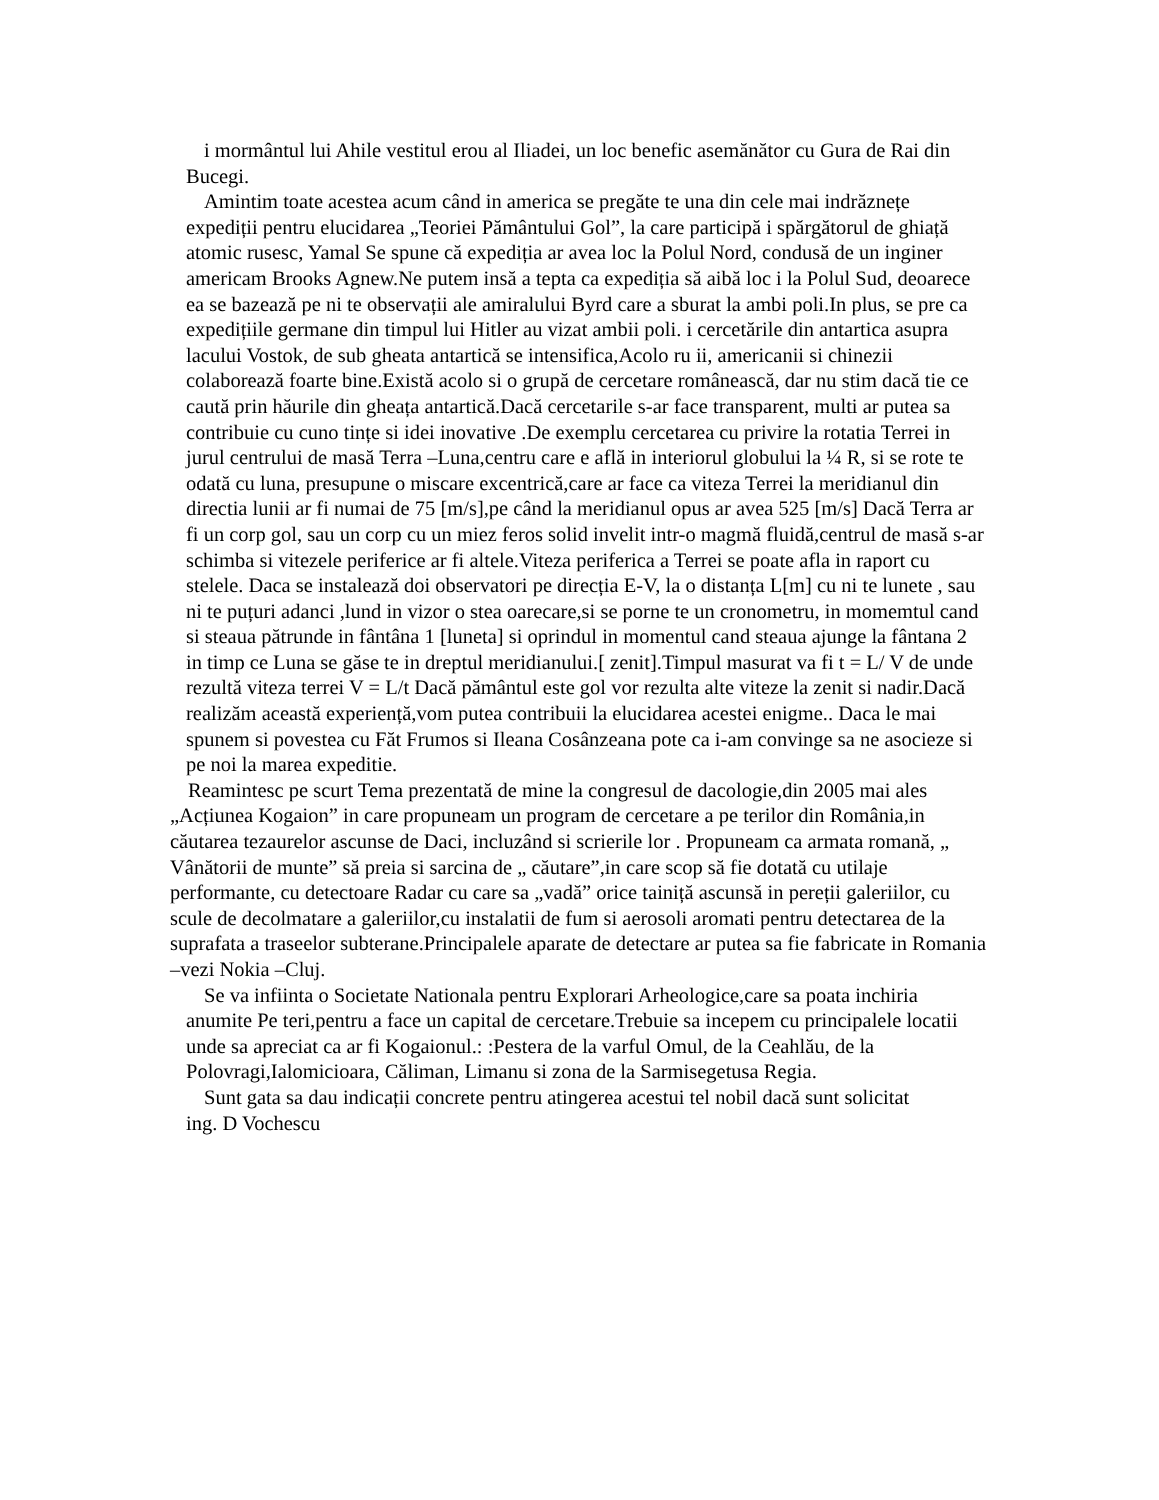i mormântul lui Ahile vestitul erou al Iliadei, un loc benefic asemănător cu Gura de Rai din Bucegi.
Amintim toate acestea acum când in america se pregăte te una din cele mai indrăznețe expediții pentru elucidarea „Teoriei Pământului Gol”, la care participă i spărgătorul de ghiață atomic rusesc, Yamal Se spune că expediția ar avea loc la Polul Nord, condusă de un inginer americam Brooks Agnew.Ne putem insă a tepta ca expediția să aibă loc i la Polul Sud, deoarece ea se bazează pe ni te observații ale amiralului Byrd care a sburat la ambi poli.In plus, se pre ca expedițiile germane din timpul lui Hitler au vizat ambii poli. i cercetările din antartica asupra lacului Vostok, de sub gheata antartică se intensifica,Acolo ru ii, americanii si chinezii colaborează foarte bine.Există acolo si o grupă de cercetare românească, dar nu stim dacă tie ce caută prin hăurile din gheața antartică.Dacă cercetarile s-ar face transparent, multi ar putea sa contribuie cu cuno tințe si idei inovative .De exemplu cercetarea cu privire la rotatia Terrei in jurul centrului de masă Terra –Luna,centru care e află in interiorul globului la ¼ R, si se rote te odată cu luna, presupune o miscare excentrică,care ar face ca viteza Terrei la meridianul din directia lunii ar fi numai de 75 [m/s],pe când la meridianul opus ar avea 525 [m/s] Dacă Terra ar fi un corp gol, sau un corp cu un miez feros solid invelit intr-o magmă fluidă,centrul de masă s-ar schimba si vitezele periferice ar fi altele.Viteza periferica a Terrei se poate afla in raport cu stelele. Daca se instalează doi observatori pe direcția E-V, la o distanța L[m] cu ni te lunete , sau ni te puțuri adanci ,lund in vizor o stea oarecare,si se porne te un cronometru, in momemtul cand si steaua pătrunde in fântâna 1 [luneta] si oprindul in momentul cand steaua ajunge la fântana 2 in timp ce Luna se găse te in dreptul meridianului.[ zenit].Timpul masurat va fi t = L/ V de unde rezultă viteza terrei V = L/t Dacă pământul este gol vor rezulta alte viteze la zenit si nadir.Dacă realizăm această experiență,vom putea contribuii la elucidarea acestei enigme.. Daca le mai spunem si povestea cu Făt Frumos si Ileana Cosânzeana pote ca i-am convinge sa ne asocieze si pe noi la marea expeditie.
Reamintesc pe scurt Tema prezentată de mine la congresul de dacologie,din 2005 mai ales „Acțiunea Kogaion” in care propuneam un program de cercetare a pe terilor din România,in căutarea tezaurelor ascunse de Daci, incluzând si scrierile lor . Propuneam ca armata romană, „ Vânătorii de munte” să preia si sarcina de „ căutare”,in care scop să fie dotată cu utilaje performante, cu detectoare Radar cu care sa „vadă” orice tainiță ascunsă in pereții galeriilor, cu scule de decolmatare a galeriilor,cu instalatii de fum si aerosoli aromati pentru detectarea de la suprafata a traseelor subterane.Principalele aparate de detectare ar putea sa fie fabricate in Romania –vezi Nokia –Cluj.
Se va infiinta o Societate Nationala pentru Explorari Arheologice,care sa poata inchiria anumite Pe teri,pentru a face un capital de cercetare.Trebuie sa incepem cu principalele locatii unde sa apreciat ca ar fi Kogaionul.: :Pestera de la varful Omul, de la Ceahlău, de la Polovragi,Ialomicioara, Căliman, Limanu si zona de la Sarmisegetusa Regia.
Sunt gata sa dau indicații concrete pentru atingerea acestui tel nobil dacă sunt solicitat
ing. D Vochescu